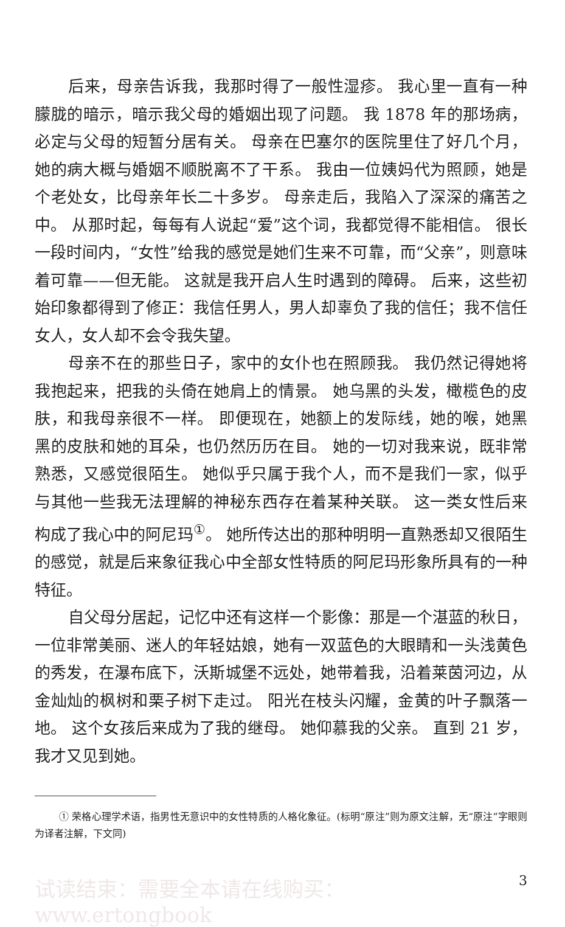后来，母亲告诉我，我那时得了一般性湿疹。 我心里一直有一种朦胧的暗示，暗示我父母的婚姻出现了问题。 我 1878 年的那场病，必定与父母的短暂分居有关。 母亲在巴塞尔的医院里住了好几个月，她的病大概与婚姻不顺脱离不了干系。 我由一位姨妈代为照顾，她是个老处女，比母亲年长二十多岁。 母亲走后，我陷入了深深的痛苦之中。 从那时起，每每有人说起“爱”这个词，我都觉得不能相信。 很长一段时间内，“女性”给我的感觉是她们生来不可靠，而“父亲”，则意味着可靠——但无能。 这就是我开启人生时遇到的障碍。 后来，这些初始印象都得到了修正：我信任男人，男人却辜负了我的信任；我不信任女人，女人却不会令我失望。
母亲不在的那些日子，家中的女仆也在照顾我。 我仍然记得她将我抱起来，把我的头倚在她肩上的情景。 她乌黑的头发，橄榄色的皮肤，和我母亲很不一样。 即便现在，她额上的发际线，她的喉，她黑黑的皮肤和她的耳朵，也仍然历历在目。 她的一切对我来说，既非常熟悉，又感觉很陌生。 她似乎只属于我个人，而不是我们一家，似乎与其他一些我无法理解的神秘东西存在着某种关联。 这一类女性后来构成了我心中的阿尼玛<sup>①</sup>。 她所传达出的那种明明一直熟悉却又很陌生的感觉，就是后来象征我心中全部女性特质的阿尼玛形象所具有的一种特征。
自父母分居起，记忆中还有这样一个影像：那是一个湛蓝的秋日，一位非常美丽、迷人的年轻姑娘，她有一双蓝色的大眼睛和一头浅黄色的秀发，在瀑布底下，沃斯城堡不远处，她带着我，沿着莱茵河边，从金灿灿的枫树和栗子树下走过。 阳光在枝头闪耀，金黄的叶子飘落一地。 这个女孩后来成为了我的继母。 她仰慕我的父亲。 直到 21 岁，我才又见到她。
① 荣格心理学术语，指男性无意识中的女性特质的人格化象征。(标明“原注”则为原文注解，无“原注”字眼则为译者注解，下文同)
试读结束：需要全本请在线购买： www.ertongbook 3